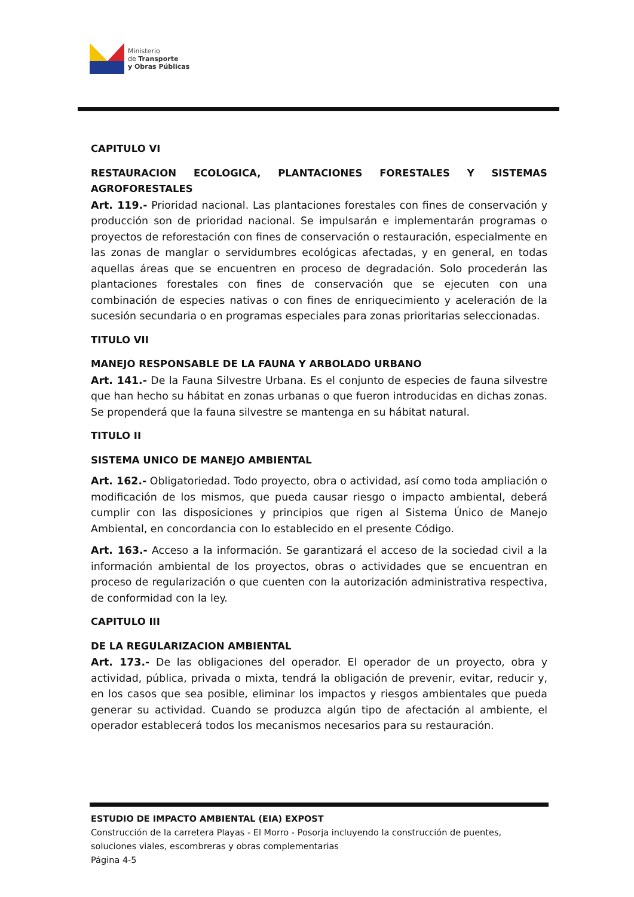Ministerio
de Transporte
y Obras Públicas
CAPITULO VI
RESTAURACION ECOLOGICA, PLANTACIONES FORESTALES Y SISTEMAS AGROFORESTALES
Art. 119.- Prioridad nacional. Las plantaciones forestales con fines de conservación y producción son de prioridad nacional. Se impulsarán e implementarán programas o proyectos de reforestación con fines de conservación o restauración, especialmente en las zonas de manglar o servidumbres ecológicas afectadas, y en general, en todas aquellas áreas que se encuentren en proceso de degradación. Solo procederán las plantaciones forestales con fines de conservación que se ejecuten con una combinación de especies nativas o con fines de enriquecimiento y aceleración de la sucesión secundaria o en programas especiales para zonas prioritarias seleccionadas.
TITULO VII
MANEJO RESPONSABLE DE LA FAUNA Y ARBOLADO URBANO
Art. 141.- De la Fauna Silvestre Urbana. Es el conjunto de especies de fauna silvestre que han hecho su hábitat en zonas urbanas o que fueron introducidas en dichas zonas. Se propenderá que la fauna silvestre se mantenga en su hábitat natural.
TITULO II
SISTEMA UNICO DE MANEJO AMBIENTAL
Art. 162.- Obligatoriedad. Todo proyecto, obra o actividad, así como toda ampliación o modificación de los mismos, que pueda causar riesgo o impacto ambiental, deberá cumplir con las disposiciones y principios que rigen al Sistema Único de Manejo Ambiental, en concordancia con lo establecido en el presente Código.
Art. 163.- Acceso a la información. Se garantizará el acceso de la sociedad civil a la información ambiental de los proyectos, obras o actividades que se encuentran en proceso de regularización o que cuenten con la autorización administrativa respectiva, de conformidad con la ley.
CAPITULO III
DE LA REGULARIZACION AMBIENTAL
Art. 173.- De las obligaciones del operador. El operador de un proyecto, obra y actividad, pública, privada o mixta, tendrá la obligación de prevenir, evitar, reducir y, en los casos que sea posible, eliminar los impactos y riesgos ambientales que pueda generar su actividad. Cuando se produzca algún tipo de afectación al ambiente, el operador establecerá todos los mecanismos necesarios para su restauración.
ESTUDIO DE IMPACTO AMBIENTAL (EIA) EXPOST
Construcción de la carretera Playas - El Morro - Posorja incluyendo la construcción de puentes, soluciones viales, escombreras y obras complementarias
Página 4-5